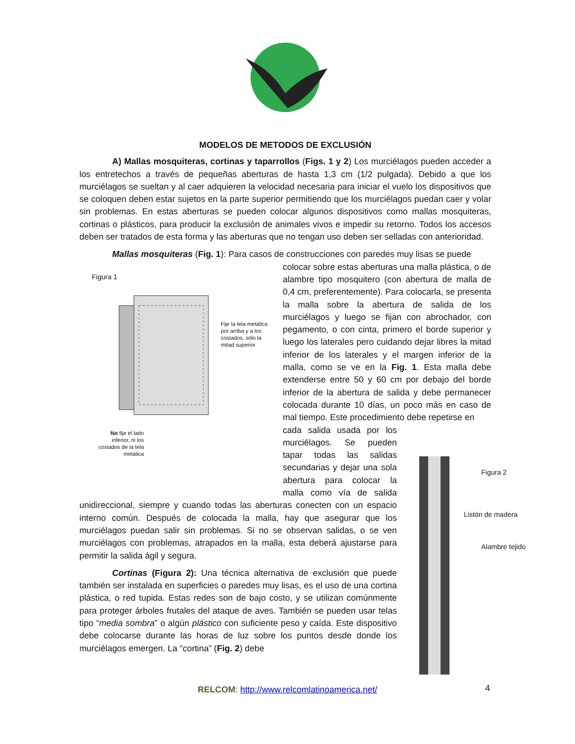MODELOS DE METODOS DE EXCLUSIÓN
A) Mallas mosquiteras, cortinas y taparrollos (Figs. 1 y 2) Los murciélagos pueden acceder a los entretechos a través de pequeñas aberturas de hasta 1,3 cm (1/2 pulgada). Debido a que los murciélagos se sueltan y al caer adquieren la velocidad necesaria para iniciar el vuelo los dispositivos que se coloquen deben estar sujetos en la parte superior permitiendo que los murciélagos puedan caer y volar sin problemas. En estas aberturas se pueden colocar algunos dispositivos como mallas mosquiteras, cortinas o plásticos, para producir la exclusión de animales vivos e impedir su retorno. Todos los accesos deben ser tratados de esta forma y las aberturas que no tengan uso deben ser selladas con anterioridad.
Mallas mosquiteras (Fig. 1): Para casos de construcciones con paredes muy lisas se puede
Figura 1
Fije la tela metálica por arriba y a los costados, sólo la mitad superior
No fije el lado inferior, ni los costados de la tela metálica
colocar sobre estas aberturas una malla plástica, o de alambre tipo mosquitero (con abertura de malla de 0,4 cm, preferentemente). Para colocarla, se presenta la malla sobre la abertura de salida de los murciélagos y luego se fijan con abrochador, con pegamento, o con cinta, primero el borde superior y luego los laterales pero cuidando dejar libres la mitad inferior de los laterales y el margen inferior de la malla, como se ve en la Fig. 1. Esta malla debe extenderse entre 50 y 60 cm por debajo del borde inferior de la abertura de salida y debe permanecer colocada durante 10 días, un poco más en caso de mal tiempo. Este procedimiento debe repetirse en
cada salida usada por los murciélagos. Se pueden tapar todas las salidas secundarias y dejar una sola abertura para colocar la malla como vía de salida unidireccional, siempre y cuando todas las aberturas conecten con un espacio interno común. Después de colocada la malla, hay que asegurar que los murciélagos puedan salir sin problemas. Si no se observan salidas, o se ven murciélagos con problemas, atrapados en la malla, esta deberá ajustarse para permitir la salida ágil y segura.
Cortinas (Figura 2): Una técnica alternativa de exclusión que puede también ser instalada en superficies o paredes muy lisas, es el uso de una cortina plástica, o red tupida. Estas redes son de bajo costo, y se utilizan comúnmente para proteger árboles frutales del ataque de aves. También se pueden usar telas tipo “media sombra” o algún plástico con suficiente peso y caída. Este dispositivo debe colocarse durante las horas de luz sobre los puntos desde donde los murciélagos emergen. La “cortina” (Fig. 2) debe
Figura 2
Listón de madera
Alambre tejido
RELCOM: http://www.relcomlatinoamerica.net/ 4